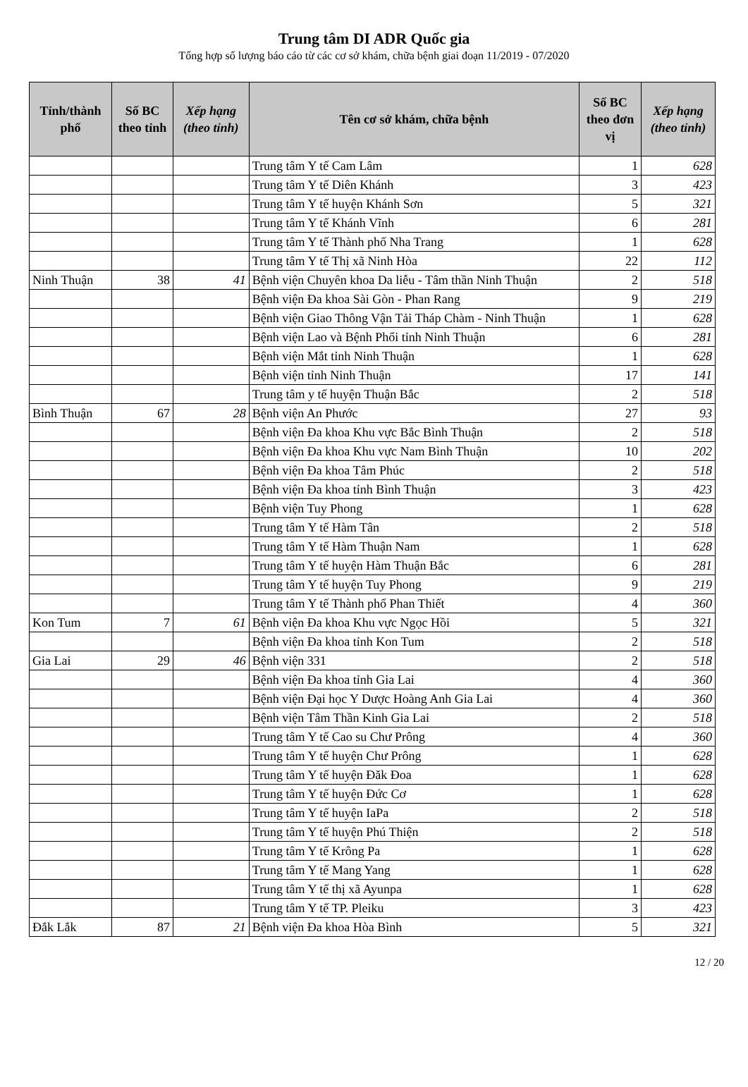Trung tâm DI ADR Quốc gia
Tổng hợp số lượng báo cáo từ các cơ sở khám, chữa bệnh giai đoạn 11/2019 - 07/2020
| Tỉnh/thành phố | Số BC theo tỉnh | Xếp hạng (theo tỉnh) | Tên cơ sở khám, chữa bệnh | Số BC theo đơn vị | Xếp hạng (theo tỉnh) |
| --- | --- | --- | --- | --- | --- |
| | | | Trung tâm Y tế Cam Lâm | 1 | 628 |
| | | | Trung tâm Y tế Diên Khánh | 3 | 423 |
| | | | Trung tâm Y tế huyện Khánh Sơn | 5 | 321 |
| | | | Trung tâm Y tế Khánh Vĩnh | 6 | 281 |
| | | | Trung tâm Y tế Thành phố Nha Trang | 1 | 628 |
| | | | Trung tâm Y tế Thị xã Ninh Hòa | 22 | 112 |
| Ninh Thuận | 38 | 41 | Bệnh viện Chuyên khoa Da liễu - Tâm thần Ninh Thuận | 2 | 518 |
| | | | Bệnh viện Đa khoa Sài Gòn - Phan Rang | 9 | 219 |
| | | | Bệnh viện Giao Thông Vận Tải Tháp Chàm - Ninh Thuận | 1 | 628 |
| | | | Bệnh viện Lao và Bệnh Phổi tỉnh Ninh Thuận | 6 | 281 |
| | | | Bệnh viện Mắt tỉnh Ninh Thuận | 1 | 628 |
| | | | Bệnh viện tỉnh Ninh Thuận | 17 | 141 |
| | | | Trung tâm y tế huyện Thuận Bắc | 2 | 518 |
| Bình Thuận | 67 | 28 | Bệnh viện An Phước | 27 | 93 |
| | | | Bệnh viện Đa khoa Khu vực Bắc Bình Thuận | 2 | 518 |
| | | | Bệnh viện Đa khoa Khu vực Nam Bình Thuận | 10 | 202 |
| | | | Bệnh viện Đa khoa Tâm Phúc | 2 | 518 |
| | | | Bệnh viện Đa khoa tỉnh Bình Thuận | 3 | 423 |
| | | | Bệnh viện Tuy Phong | 1 | 628 |
| | | | Trung tâm Y tế Hàm Tân | 2 | 518 |
| | | | Trung tâm Y tế Hàm Thuận Nam | 1 | 628 |
| | | | Trung tâm Y tế huyện Hàm Thuận Bắc | 6 | 281 |
| | | | Trung tâm Y tế huyện Tuy Phong | 9 | 219 |
| | | | Trung tâm Y tế Thành phố Phan Thiết | 4 | 360 |
| Kon Tum | 7 | 61 | Bệnh viện Đa khoa Khu vực Ngọc Hồi | 5 | 321 |
| | | | Bệnh viện Đa khoa tỉnh Kon Tum | 2 | 518 |
| Gia Lai | 29 | 46 | Bệnh viện 331 | 2 | 518 |
| | | | Bệnh viện Đa khoa tỉnh Gia Lai | 4 | 360 |
| | | | Bệnh viện Đại học Y Dược Hoàng Anh Gia Lai | 4 | 360 |
| | | | Bệnh viện Tâm Thần Kinh Gia Lai | 2 | 518 |
| | | | Trung tâm Y tế Cao su Chư Prông | 4 | 360 |
| | | | Trung tâm Y tế huyện Chư Prông | 1 | 628 |
| | | | Trung tâm Y tế huyện Đăk Đoa | 1 | 628 |
| | | | Trung tâm Y tế huyện Đức Cơ | 1 | 628 |
| | | | Trung tâm Y tế huyện IaPa | 2 | 518 |
| | | | Trung tâm Y tế huyện Phú Thiện | 2 | 518 |
| | | | Trung tâm Y tế Krông Pa | 1 | 628 |
| | | | Trung tâm Y tế Mang Yang | 1 | 628 |
| | | | Trung tâm Y tế thị xã Ayunpa | 1 | 628 |
| | | | Trung tâm Y tế TP. Pleiku | 3 | 423 |
| Đắk Lắk | 87 | 21 | Bệnh viện Đa khoa Hòa Bình | 5 | 321 |
12 / 20